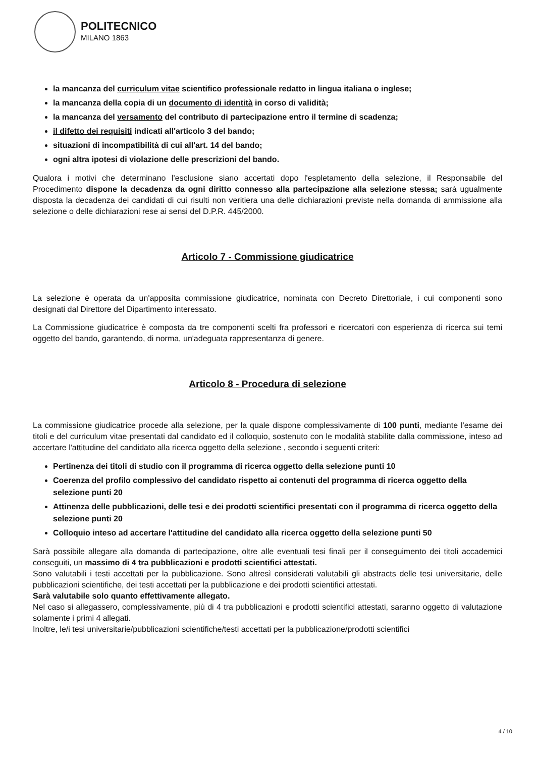POLITECNICO
MILANO 1863
la mancanza del curriculum vitae scientifico professionale redatto in lingua italiana o inglese;
la mancanza della copia di un documento di identità in corso di validità;
la mancanza del versamento del contributo di partecipazione entro il termine di scadenza;
il difetto dei requisiti indicati all'articolo 3 del bando;
situazioni di incompatibilità di cui all'art. 14 del bando;
ogni altra ipotesi di violazione delle prescrizioni del bando.
Qualora i motivi che determinano l'esclusione siano accertati dopo l'espletamento della selezione, il Responsabile del Procedimento dispone la decadenza da ogni diritto connesso alla partecipazione alla selezione stessa; sarà ugualmente disposta la decadenza dei candidati di cui risulti non veritiera una delle dichiarazioni previste nella domanda di ammissione alla selezione o delle dichiarazioni rese ai sensi del D.P.R. 445/2000.
Articolo 7 - Commissione giudicatrice
La selezione è operata da un'apposita commissione giudicatrice, nominata con Decreto Direttoriale, i cui componenti sono designati dal Direttore del Dipartimento interessato.
La Commissione giudicatrice è composta da tre componenti scelti fra professori e ricercatori con esperienza di ricerca sui temi oggetto del bando, garantendo, di norma, un'adeguata rappresentanza di genere.
Articolo 8 - Procedura di selezione
La commissione giudicatrice procede alla selezione, per la quale dispone complessivamente di 100 punti, mediante l'esame dei titoli e del curriculum vitae presentati dal candidato ed il colloquio, sostenuto con le modalità stabilite dalla commissione, inteso ad accertare l'attitudine del candidato alla ricerca oggetto della selezione , secondo i seguenti criteri:
Pertinenza dei titoli di studio con il programma di ricerca oggetto della selezione punti 10
Coerenza del profilo complessivo del candidato rispetto ai contenuti del programma di ricerca oggetto della selezione punti 20
Attinenza delle pubblicazioni, delle tesi e dei prodotti scientifici presentati con il programma di ricerca oggetto della selezione punti 20
Colloquio inteso ad accertare l'attitudine del candidato alla ricerca oggetto della selezione punti 50
Sarà possibile allegare alla domanda di partecipazione, oltre alle eventuali tesi finali per il conseguimento dei titoli accademici conseguiti, un massimo di 4 tra pubblicazioni e prodotti scientifici attestati.
Sono valutabili i testi accettati per la pubblicazione. Sono altresì considerati valutabili gli abstracts delle tesi universitarie, delle pubblicazioni scientifiche, dei testi accettati per la pubblicazione e dei prodotti scientifici attestati.
Sarà valutabile solo quanto effettivamente allegato.
Nel caso si allegassero, complessivamente, più di 4 tra pubblicazioni e prodotti scientifici attestati, saranno oggetto di valutazione solamente i primi 4 allegati.
Inoltre, le/i tesi universitarie/pubblicazioni scientifiche/testi accettati per la pubblicazione/prodotti scientifici
4 / 10